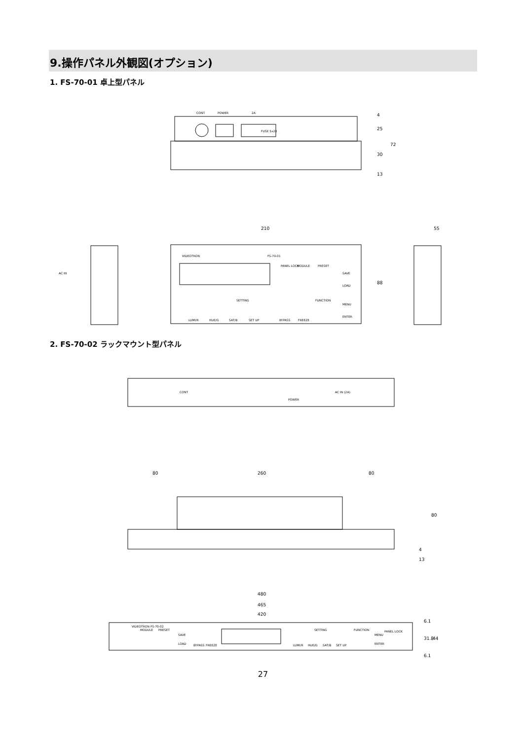9.操作パネル外観図(オプション)
1. FS-70-01 卓上型パネル
CONT
POWER
2A
FUSE 5x20
25
30
13
72
4
210
55
VIDEOTRON
FS-70-01
PANEL LOCK
MODULE
PRESET
SAVE
LOAD
SETTING
FUNCTION
MENU
ENTER
LUMI/R
HUE/G
SAT/B
SET UP
BYPASS
FREEZE
88
AC IN
2. FS-70-02 ラックマウント型パネル
CONT
POWER
AC IN (2A)
80
260
80
80
4
13
480
465
420
VIDEOTRON FS-70-02
MODULE
PRESET
SAVE
LOAD
BYPASS
FREEZE
SETTING
FUNCTION
MENU
ENTER
PANEL LOCK
LUMI/R
HUE/G
SAT/B
SET UP
6.1
31.8
44
6.1
27